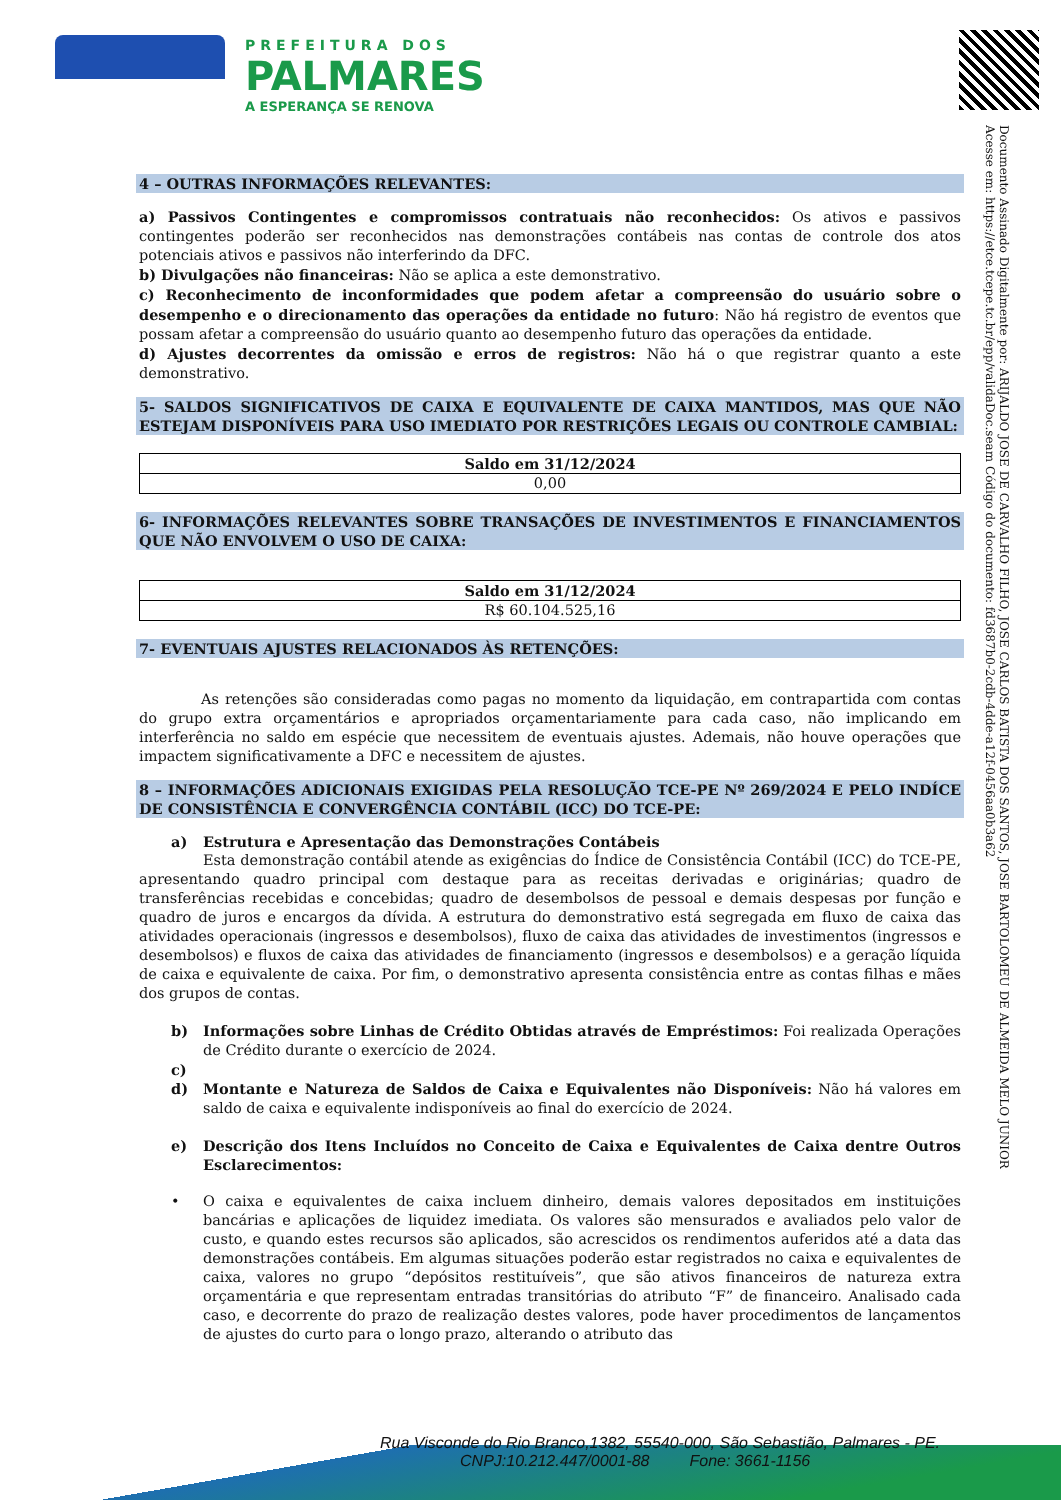PREFEITURA DOS
PALMARES
A ESPERANÇA SE RENOVA
Documento Assinado Digitalmente por: ARIJALDO JOSE DE CARVALHO FILHO, JOSE CARLOS BATISTA DOS SANTOS, JOSE BARTOLOMEU DE ALMEIDA MELO JUNIOR
Acesse em: https://etce.tcepe.tc.br/epp/validaDoc.seam Código do documento: fd3687b0-2cdb-4dde-a12f-0456aa0b3a62
4 – OUTRAS INFORMAÇÕES RELEVANTES:
a) Passivos Contingentes e compromissos contratuais não reconhecidos: Os ativos e passivos contingentes poderão ser reconhecidos nas demonstrações contábeis nas contas de controle dos atos potenciais ativos e passivos não interferindo da DFC.
b) Divulgações não financeiras: Não se aplica a este demonstrativo.
c) Reconhecimento de inconformidades que podem afetar a compreensão do usuário sobre o desempenho e o direcionamento das operações da entidade no futuro: Não há registro de eventos que possam afetar a compreensão do usuário quanto ao desempenho futuro das operações da entidade.
d) Ajustes decorrentes da omissão e erros de registros: Não há o que registrar quanto a este demonstrativo.
5- SALDOS SIGNIFICATIVOS DE CAIXA E EQUIVALENTE DE CAIXA MANTIDOS, MAS QUE NÃO ESTEJAM DISPONÍVEIS PARA USO IMEDIATO POR RESTRIÇÕES LEGAIS OU CONTROLE CAMBIAL:
| Saldo em 31/12/2024 |
| --- |
| 0,00 |
6- INFORMAÇÕES RELEVANTES SOBRE TRANSAÇÕES DE INVESTIMENTOS E FINANCIAMENTOS QUE NÃO ENVOLVEM O USO DE CAIXA:
| Saldo em 31/12/2024 |
| --- |
| R$ 60.104.525,16 |
7- EVENTUAIS AJUSTES RELACIONADOS ÀS RETENÇÕES:
As retenções são consideradas como pagas no momento da liquidação, em contrapartida com contas do grupo extra orçamentários e apropriados orçamentariamente para cada caso, não implicando em interferência no saldo em espécie que necessitem de eventuais ajustes. Ademais, não houve operações que impactem significativamente a DFC e necessitem de ajustes.
8 – INFORMAÇÕES ADICIONAIS EXIGIDAS PELA RESOLUÇÃO TCE-PE Nº 269/2024 E PELO INDÍCE DE CONSISTÊNCIA E CONVERGÊNCIA CONTÁBIL (ICC) DO TCE-PE:
a) Estrutura e Apresentação das Demonstrações Contábeis
Esta demonstração contábil atende as exigências do Índice de Consistência Contábil (ICC) do TCE-PE, apresentando quadro principal com destaque para as receitas derivadas e originárias; quadro de transferências recebidas e concebidas; quadro de desembolsos de pessoal e demais despesas por função e quadro de juros e encargos da dívida. A estrutura do demonstrativo está segregada em fluxo de caixa das atividades operacionais (ingressos e desembolsos), fluxo de caixa das atividades de investimentos (ingressos e desembolsos) e fluxos de caixa das atividades de financiamento (ingressos e desembolsos) e a geração líquida de caixa e equivalente de caixa. Por fim, o demonstrativo apresenta consistência entre as contas filhas e mães dos grupos de contas.
b) Informações sobre Linhas de Crédito Obtidas através de Empréstimos: Foi realizada Operações de Crédito durante o exercício de 2024.
c)
d) Montante e Natureza de Saldos de Caixa e Equivalentes não Disponíveis: Não há valores em saldo de caixa e equivalente indisponíveis ao final do exercício de 2024.
e) Descrição dos Itens Incluídos no Conceito de Caixa e Equivalentes de Caixa dentre Outros Esclarecimentos:
• O caixa e equivalentes de caixa incluem dinheiro, demais valores depositados em instituições bancárias e aplicações de liquidez imediata. Os valores são mensurados e avaliados pelo valor de custo, e quando estes recursos são aplicados, são acrescidos os rendimentos auferidos até a data das demonstrações contábeis. Em algumas situações poderão estar registrados no caixa e equivalentes de caixa, valores no grupo “depósitos restituíveis”, que são ativos financeiros de natureza extra orçamentária e que representam entradas transitórias do atributo “F” de financeiro. Analisado cada caso, e decorrente do prazo de realização destes valores, pode haver procedimentos de lançamentos de ajustes do curto para o longo prazo, alterando o atributo das
Rua Visconde do Rio Branco,1382, 55540-000, São Sebastião, Palmares - PE.
CNPJ:10.212.447/0001-88 Fone: 3661-1156